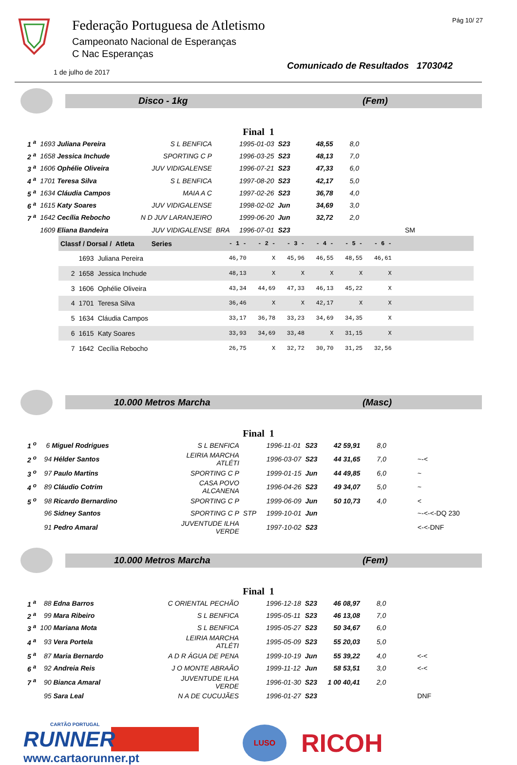Pág 10/ 27
Federação Portuguesa de Atletismo
Campeonato Nacional de Esperanças
C Nac Esperanças
1 de julho de 2017 Comunicado de Resultados 1703042
Disco - 1kg (Fem)
Final 1
| 1 <sup>a</sup> | 1693 Juliana Pereira | S L BENFICA | | 1995-01-03 | S23 | 48,55 | 8,0 | |
| 2 <sup>a</sup> | 1658 Jessica Inchude | SPORTING C P | | 1996-03-25 | S23 | 48,13 | 7,0 | |
| 3 <sup>a</sup> | 1606 Ophélie Oliveira | JUV VIDIGALENSE | | 1996-07-21 | S23 | 47,33 | 6,0 | |
| 4 <sup>a</sup> | 1701 Teresa Silva | S L BENFICA | | 1997-08-20 | S23 | 42,17 | 5,0 | |
| 5 <sup>a</sup> | 1634 Cláudia Campos | MAIA A C | | 1997-02-26 | S23 | 36,78 | 4,0 | |
| 6 <sup>a</sup> | 1615 Katy Soares | JUV VIDIGALENSE | | 1998-02-02 | Jun | 34,69 | 3,0 | |
| 7 <sup>a</sup> | 1642 Cecília Rebocho | N D JUV LARANJEIRO | | 1999-06-20 | Jun | 32,72 | 2,0 | |
| | 1609 Eliana Bandeira | JUV VIDIGALENSE | BRA | 1996-07-01 | S23 | | | SM |
| Classf / Dorsal / Atleta Series | | | - 1 - | - 2 - | - 3 - | - 4 - | - 5 - | - 6 - | |
| --- | --- | --- | --- | --- | --- | --- | --- | --- | --- |
| | 1693 | Juliana Pereira | 46,70 | X | 45,96 | 46,55 | 48,55 | 46,61 | |
| 2 | 1658 | Jessica Inchude | 48,13 | X | X | X | X | X | |
| 3 | 1606 | Ophélie Oliveira | 43,34 | 44,69 | 47,33 | 46,13 | 45,22 | X | |
| 4 | 1701 | Teresa Silva | 36,46 | X | X | 42,17 | X | X | |
| 5 | 1634 | Cláudia Campos | 33,17 | 36,78 | 33,23 | 34,69 | 34,35 | X | |
| 6 | 1615 | Katy Soares | 33,93 | 34,69 | 33,48 | X | 31,15 | X | |
| 7 | 1642 | Cecília Rebocho | 26,75 | X | 32,72 | 30,70 | 31,25 | 32,56 | |
10.000 Metros Marcha (Masc)
Final 1
| 1 <sup>o</sup> | 6 Miguel Rodrigues | S L BENFICA | | 1996-11-01 | S23 | 42 59,91 | 8,0 | |
| 2 <sup>o</sup> | 94 Hélder Santos | LEIRIA MARCHA ATLÉTI | | 1996-03-07 | S23 | 44 31,65 | 7,0 | ~-< |
| 3 <sup>o</sup> | 97 Paulo Martins | SPORTING C P | | 1999-01-15 | Jun | 44 49,85 | 6,0 | ~ |
| 4 <sup>o</sup> | 89 Cláudio Cotrim | CASA POVO ALCANENA | | 1996-04-26 | S23 | 49 34,07 | 5,0 | ~ |
| 5 <sup>o</sup> | 98 Ricardo Bernardino | SPORTING C P | | 1999-06-09 | Jun | 50 10,73 | 4,0 | < |
| | 96 Sidney Santos | SPORTING C P | STP | 1999-10-01 | Jun | | | ~-<-<-DQ 230 |
| | 91 Pedro Amaral | JUVENTUDE ILHA VERDE | | 1997-10-02 | S23 | | | <-<-DNF |
10.000 Metros Marcha (Fem)
Final 1
| 1 <sup>a</sup> | 88 Edna Barros | C ORIENTAL PECHÃO | | 1996-12-18 | S23 | 46 08,97 | 8,0 | |
| 2 <sup>a</sup> | 99 Mara Ribeiro | S L BENFICA | | 1995-05-11 | S23 | 46 13,08 | 7,0 | |
| 3 <sup>a</sup> | 100 Mariana Mota | S L BENFICA | | 1995-05-27 | S23 | 50 34,67 | 6,0 | |
| 4 <sup>a</sup> | 93 Vera Portela | LEIRIA MARCHA ATLÉTI | | 1995-05-09 | S23 | 55 20,03 | 5,0 | |
| 5 <sup>a</sup> | 87 Maria Bernardo | A D R ÁGUA DE PENA | | 1999-10-19 | Jun | 55 39,22 | 4,0 | <-< |
| 6 <sup>a</sup> | 92 Andreia Reis | J O MONTE ABRAÃO | | 1999-11-12 | Jun | 58 53,51 | 3,0 | <-< |
| 7 <sup>a</sup> | 90 Bianca Amaral | JUVENTUDE ILHA VERDE | | 1996-01-30 | S23 | 1 00 40,41 | 2,0 | |
| | 95 Sara Leal | N A DE CUCUJÃES | | 1996-01-27 | S23 | | | DNF |
CARTÃO PORTUGAL
RUNNER
www.cartaorunner.pt
LUSO
RICOH